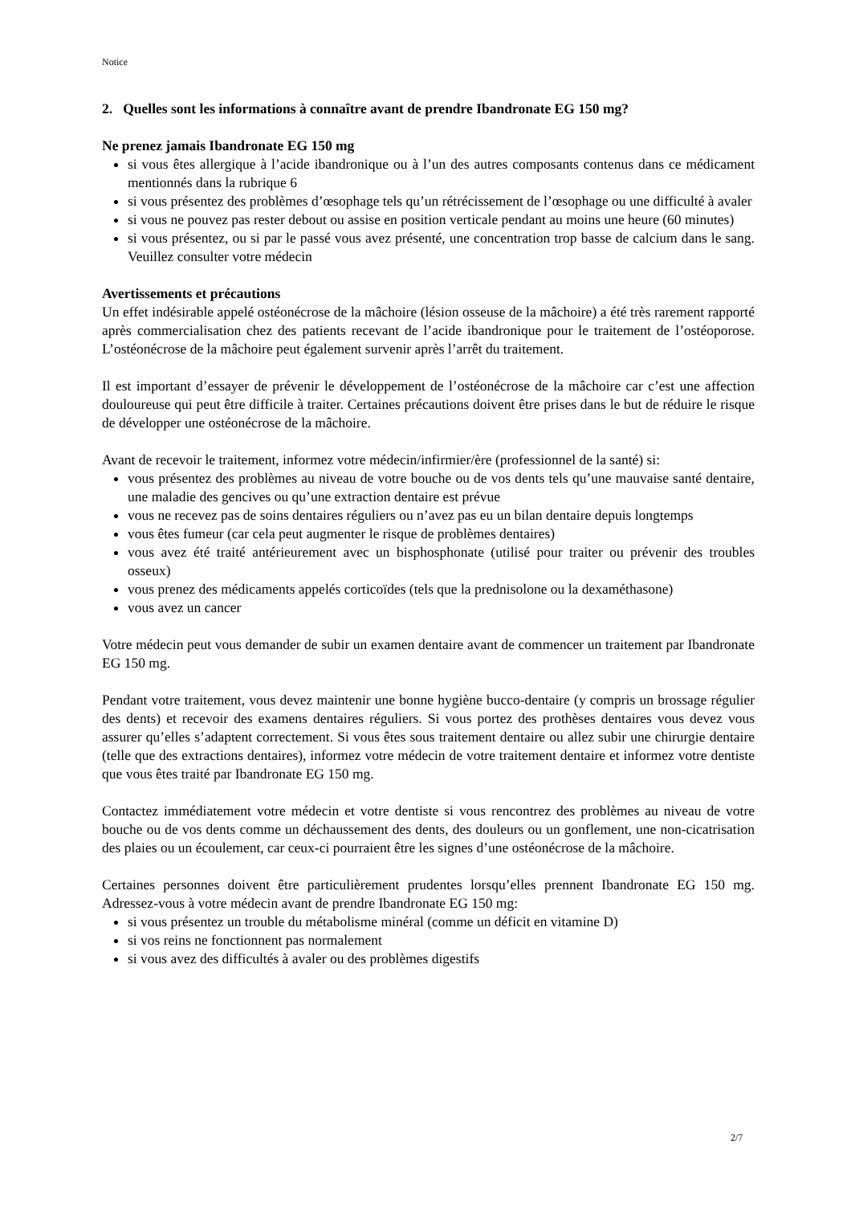Notice
2. Quelles sont les informations à connaître avant de prendre Ibandronate EG 150 mg?
Ne prenez jamais Ibandronate EG 150 mg
si vous êtes allergique à l’acide ibandronique ou à l’un des autres composants contenus dans ce médicament mentionnés dans la rubrique 6
si vous présentez des problèmes d’œsophage tels qu’un rétrécissement de l’œsophage ou une difficulté à avaler
si vous ne pouvez pas rester debout ou assise en position verticale pendant au moins une heure (60 minutes)
si vous présentez, ou si par le passé vous avez présenté, une concentration trop basse de calcium dans le sang. Veuillez consulter votre médecin
Avertissements et précautions
Un effet indésirable appelé ostéonécrose de la mâchoire (lésion osseuse de la mâchoire) a été très rarement rapporté après commercialisation chez des patients recevant de l’acide ibandronique pour le traitement de l’ostéoporose. L’ostéonécrose de la mâchoire peut également survenir après l’arrêt du traitement.
Il est important d’essayer de prévenir le développement de l’ostéonécrose de la mâchoire car c’est une affection douloureuse qui peut être difficile à traiter. Certaines précautions doivent être prises dans le but de réduire le risque de développer une ostéonécrose de la mâchoire.
Avant de recevoir le traitement, informez votre médecin/infirmier/ère (professionnel de la santé) si:
vous présentez des problèmes au niveau de votre bouche ou de vos dents tels qu’une mauvaise santé dentaire, une maladie des gencives ou qu’une extraction dentaire est prévue
vous ne recevez pas de soins dentaires réguliers ou n’avez pas eu un bilan dentaire depuis longtemps
vous êtes fumeur (car cela peut augmenter le risque de problèmes dentaires)
vous avez été traité antérieurement avec un bisphosphonate (utilisé pour traiter ou prévenir des troubles osseux)
vous prenez des médicaments appelés corticoïdes (tels que la prednisolone ou la dexaméthasone)
vous avez un cancer
Votre médecin peut vous demander de subir un examen dentaire avant de commencer un traitement par Ibandronate EG 150 mg.
Pendant votre traitement, vous devez maintenir une bonne hygiène bucco-dentaire (y compris un brossage régulier des dents) et recevoir des examens dentaires réguliers. Si vous portez des prothèses dentaires vous devez vous assurer qu’elles s’adaptent correctement. Si vous êtes sous traitement dentaire ou allez subir une chirurgie dentaire (telle que des extractions dentaires), informez votre médecin de votre traitement dentaire et informez votre dentiste que vous êtes traité par Ibandronate EG 150 mg.
Contactez immédiatement votre médecin et votre dentiste si vous rencontrez des problèmes au niveau de votre bouche ou de vos dents comme un déchaussement des dents, des douleurs ou un gonflement, une non-cicatrisation des plaies ou un écoulement, car ceux-ci pourraient être les signes d’une ostéonécrose de la mâchoire.
Certaines personnes doivent être particulièrement prudentes lorsqu’elles prennent Ibandronate EG 150 mg. Adressez-vous à votre médecin avant de prendre Ibandronate EG 150 mg:
si vous présentez un trouble du métabolisme minéral (comme un déficit en vitamine D)
si vos reins ne fonctionnent pas normalement
si vous avez des difficultés à avaler ou des problèmes digestifs
2/7